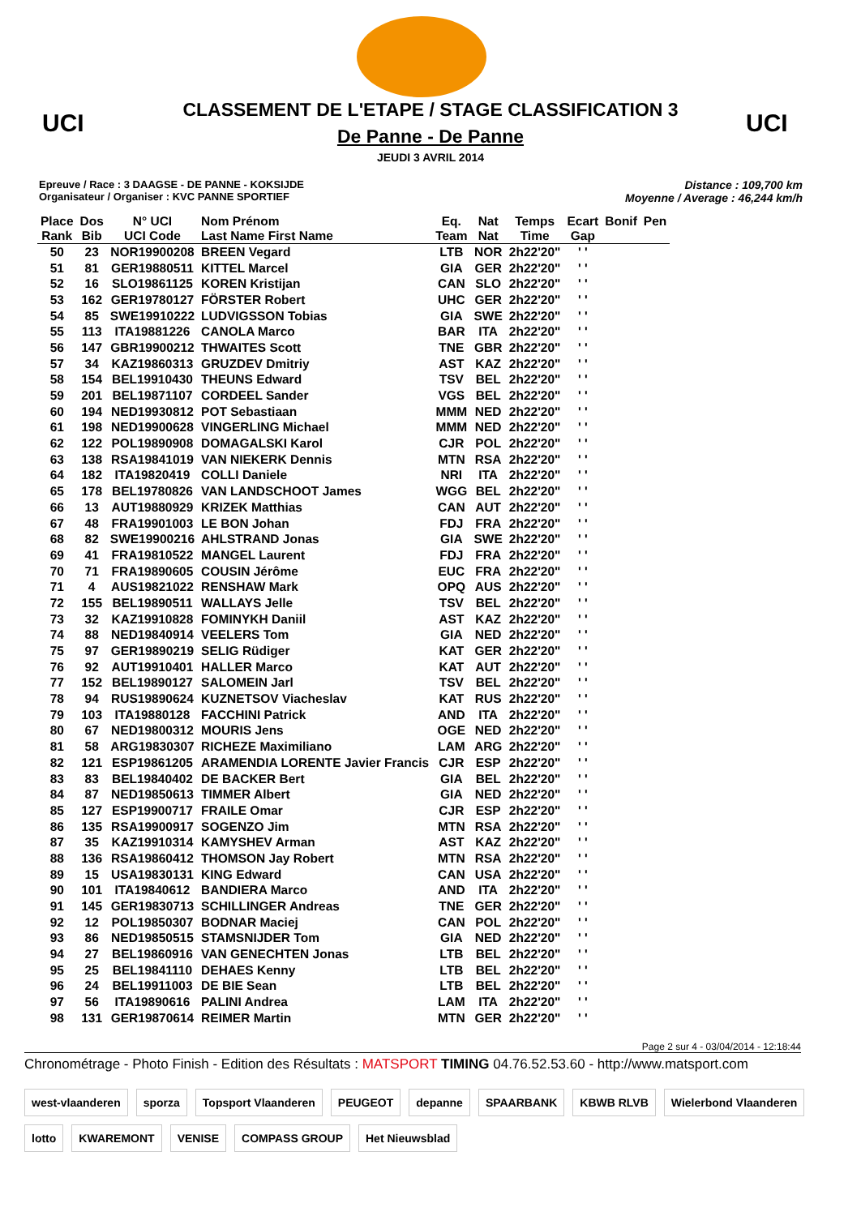UCI UCI
CLASSEMENT DE L'ETAPE / STAGE CLASSIFICATION 3
De Panne - De Panne
JEUDI 3 AVRIL 2014
Epreuve / Race : 3 DAAGSE - DE PANNE - KOKSIJDE
Organisateur / Organiser : KVC PANNE SPORTIEF
Distance : 109,700 km
Moyenne / Average : 46,244 km/h
| Place | Dos | N° UCI | Nom Prénom | Eq. | Nat | Temps | Ecart | Bonif | Pen |
| --- | --- | --- | --- | --- | --- | --- | --- | --- | --- |
| Rank | Bib | UCI Code | Last Name First Name | Team | Nat | Time | Gap | | |
| 50 | 23 | NOR19900208 | BREEN Vegard | LTB | NOR | 2h22'20" | ' ' | | |
| 51 | 81 | GER19880511 | KITTEL Marcel | GIA | GER | 2h22'20" | ' ' | | |
| 52 | 16 | SLO19861125 | KOREN Kristijan | CAN | SLO | 2h22'20" | ' ' | | |
| 53 | 162 | GER19780127 | FÖRSTER Robert | UHC | GER | 2h22'20" | ' ' | | |
| 54 | 85 | SWE19910222 | LUDVIGSSON Tobias | GIA | SWE | 2h22'20" | ' ' | | |
| 55 | 113 | ITA19881226 | CANOLA Marco | BAR | ITA | 2h22'20" | ' ' | | |
| 56 | 147 | GBR19900212 | THWAITES Scott | TNE | GBR | 2h22'20" | ' ' | | |
| 57 | 34 | KAZ19860313 | GRUZDEV Dmitriy | AST | KAZ | 2h22'20" | ' ' | | |
| 58 | 154 | BEL19910430 | THEUNS Edward | TSV | BEL | 2h22'20" | ' ' | | |
| 59 | 201 | BEL19871107 | CORDEEL Sander | VGS | BEL | 2h22'20" | ' ' | | |
| 60 | 194 | NED19930812 | POT Sebastiaan | MMM | NED | 2h22'20" | ' ' | | |
| 61 | 198 | NED19900628 | VINGERLING Michael | MMM | NED | 2h22'20" | ' ' | | |
| 62 | 122 | POL19890908 | DOMAGALSKI Karol | CJR | POL | 2h22'20" | ' ' | | |
| 63 | 138 | RSA19841019 | VAN NIEKERK Dennis | MTN | RSA | 2h22'20" | ' ' | | |
| 64 | 182 | ITA19820419 | COLLI Daniele | NRI | ITA | 2h22'20" | ' ' | | |
| 65 | 178 | BEL19780826 | VAN LANDSCHOOT James | WGG | BEL | 2h22'20" | ' ' | | |
| 66 | 13 | AUT19880929 | KRIZEK Matthias | CAN | AUT | 2h22'20" | ' ' | | |
| 67 | 48 | FRA19901003 | LE BON Johan | FDJ | FRA | 2h22'20" | ' ' | | |
| 68 | 82 | SWE19900216 | AHLSTRAND Jonas | GIA | SWE | 2h22'20" | ' ' | | |
| 69 | 41 | FRA19810522 | MANGEL Laurent | FDJ | FRA | 2h22'20" | ' ' | | |
| 70 | 71 | FRA19890605 | COUSIN Jérôme | EUC | FRA | 2h22'20" | ' ' | | |
| 71 | 4 | AUS19821022 | RENSHAW Mark | OPQ | AUS | 2h22'20" | ' ' | | |
| 72 | 155 | BEL19890511 | WALLAYS Jelle | TSV | BEL | 2h22'20" | ' ' | | |
| 73 | 32 | KAZ19910828 | FOMINYKH Daniil | AST | KAZ | 2h22'20" | ' ' | | |
| 74 | 88 | NED19840914 | VEELERS Tom | GIA | NED | 2h22'20" | ' ' | | |
| 75 | 97 | GER19890219 | SELIG Rüdiger | KAT | GER | 2h22'20" | ' ' | | |
| 76 | 92 | AUT19910401 | HALLER Marco | KAT | AUT | 2h22'20" | ' ' | | |
| 77 | 152 | BEL19890127 | SALOMEIN Jarl | TSV | BEL | 2h22'20" | ' ' | | |
| 78 | 94 | RUS19890624 | KUZNETSOV Viacheslav | KAT | RUS | 2h22'20" | ' ' | | |
| 79 | 103 | ITA19880128 | FACCHINI Patrick | AND | ITA | 2h22'20" | ' ' | | |
| 80 | 67 | NED19800312 | MOURIS Jens | OGE | NED | 2h22'20" | ' ' | | |
| 81 | 58 | ARG19830307 | RICHEZE Maximiliano | LAM | ARG | 2h22'20" | ' ' | | |
| 82 | 121 | ESP19861205 | ARAMENDIA LORENTE Javier Francis | CJR | ESP | 2h22'20" | ' ' | | |
| 83 | 83 | BEL19840402 | DE BACKER Bert | GIA | BEL | 2h22'20" | ' ' | | |
| 84 | 87 | NED19850613 | TIMMER Albert | GIA | NED | 2h22'20" | ' ' | | |
| 85 | 127 | ESP19900717 | FRAILE Omar | CJR | ESP | 2h22'20" | ' ' | | |
| 86 | 135 | RSA19900917 | SOGENZO Jim | MTN | RSA | 2h22'20" | ' ' | | |
| 87 | 35 | KAZ19910314 | KAMYSHEV Arman | AST | KAZ | 2h22'20" | ' ' | | |
| 88 | 136 | RSA19860412 | THOMSON Jay Robert | MTN | RSA | 2h22'20" | ' ' | | |
| 89 | 15 | USA19830131 | KING Edward | CAN | USA | 2h22'20" | ' ' | | |
| 90 | 101 | ITA19840612 | BANDIERA Marco | AND | ITA | 2h22'20" | ' ' | | |
| 91 | 145 | GER19830713 | SCHILLINGER Andreas | TNE | GER | 2h22'20" | ' ' | | |
| 92 | 12 | POL19850307 | BODNAR Maciej | CAN | POL | 2h22'20" | ' ' | | |
| 93 | 86 | NED19850515 | STAMSNIJDER Tom | GIA | NED | 2h22'20" | ' ' | | |
| 94 | 27 | BEL19860916 | VAN GENECHTEN Jonas | LTB | BEL | 2h22'20" | ' ' | | |
| 95 | 25 | BEL19841110 | DEHAES Kenny | LTB | BEL | 2h22'20" | ' ' | | |
| 96 | 24 | BEL19911003 | DE BIE Sean | LTB | BEL | 2h22'20" | ' ' | | |
| 97 | 56 | ITA19890616 | PALINI Andrea | LAM | ITA | 2h22'20" | ' ' | | |
| 98 | 131 | GER19870614 | REIMER Martin | MTN | GER | 2h22'20" | ' ' | | |
Page 2 sur 4 - 03/04/2014 - 12:18:44
Chronométrage - Photo Finish - Edition des Résultats : MATSPORT TIMING 04.76.52.53.60 - http://www.matsport.com
west-vlaanderen sporza Topsport Vlaanderen PEUGEOT depanne SPAARBANK KBWB RLVB Wielerbond Vlaanderen lotto KWAREMONT VENISE COMPASS GROUP Het Nieuwsblad